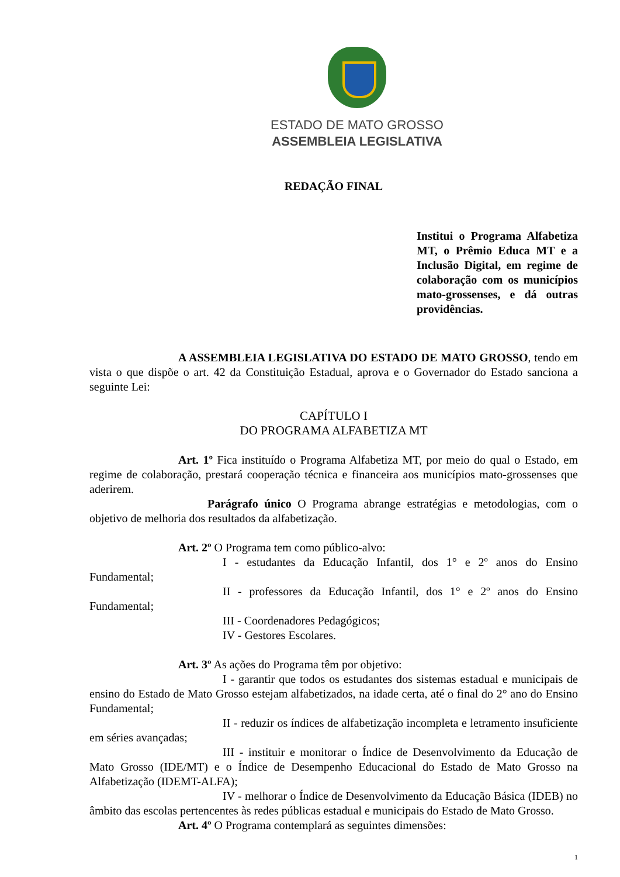ESTADO DE MATO GROSSO
ASSEMBLEIA LEGISLATIVA
REDAÇÃO FINAL
Institui o Programa Alfabetiza MT, o Prêmio Educa MT e a Inclusão Digital, em regime de colaboração com os municípios mato-grossenses, e dá outras providências.
A ASSEMBLEIA LEGISLATIVA DO ESTADO DE MATO GROSSO, tendo em vista o que dispõe o art. 42 da Constituição Estadual, aprova e o Governador do Estado sanciona a seguinte Lei:
CAPÍTULO I
DO PROGRAMA ALFABETIZA MT
Art. 1º Fica instituído o Programa Alfabetiza MT, por meio do qual o Estado, em regime de colaboração, prestará cooperação técnica e financeira aos municípios mato-grossenses que aderirem.
Parágrafo único O Programa abrange estratégias e metodologias, com o objetivo de melhoria dos resultados da alfabetização.
Art. 2º O Programa tem como público-alvo:
I - estudantes da Educação Infantil, dos 1° e 2º anos do Ensino Fundamental;
II - professores da Educação Infantil, dos 1° e 2º anos do Ensino Fundamental;
III - Coordenadores Pedagógicos;
IV - Gestores Escolares.
Art. 3º As ações do Programa têm por objetivo:
I - garantir que todos os estudantes dos sistemas estadual e municipais de ensino do Estado de Mato Grosso estejam alfabetizados, na idade certa, até o final do 2° ano do Ensino Fundamental;
II - reduzir os índices de alfabetização incompleta e letramento insuficiente em séries avançadas;
III - instituir e monitorar o Índice de Desenvolvimento da Educação de Mato Grosso (IDE/MT) e o Índice de Desempenho Educacional do Estado de Mato Grosso na Alfabetização (IDEMT-ALFA);
IV - melhorar o Índice de Desenvolvimento da Educação Básica (IDEB) no âmbito das escolas pertencentes às redes públicas estadual e municipais do Estado de Mato Grosso.
Art. 4º O Programa contemplará as seguintes dimensões:
1